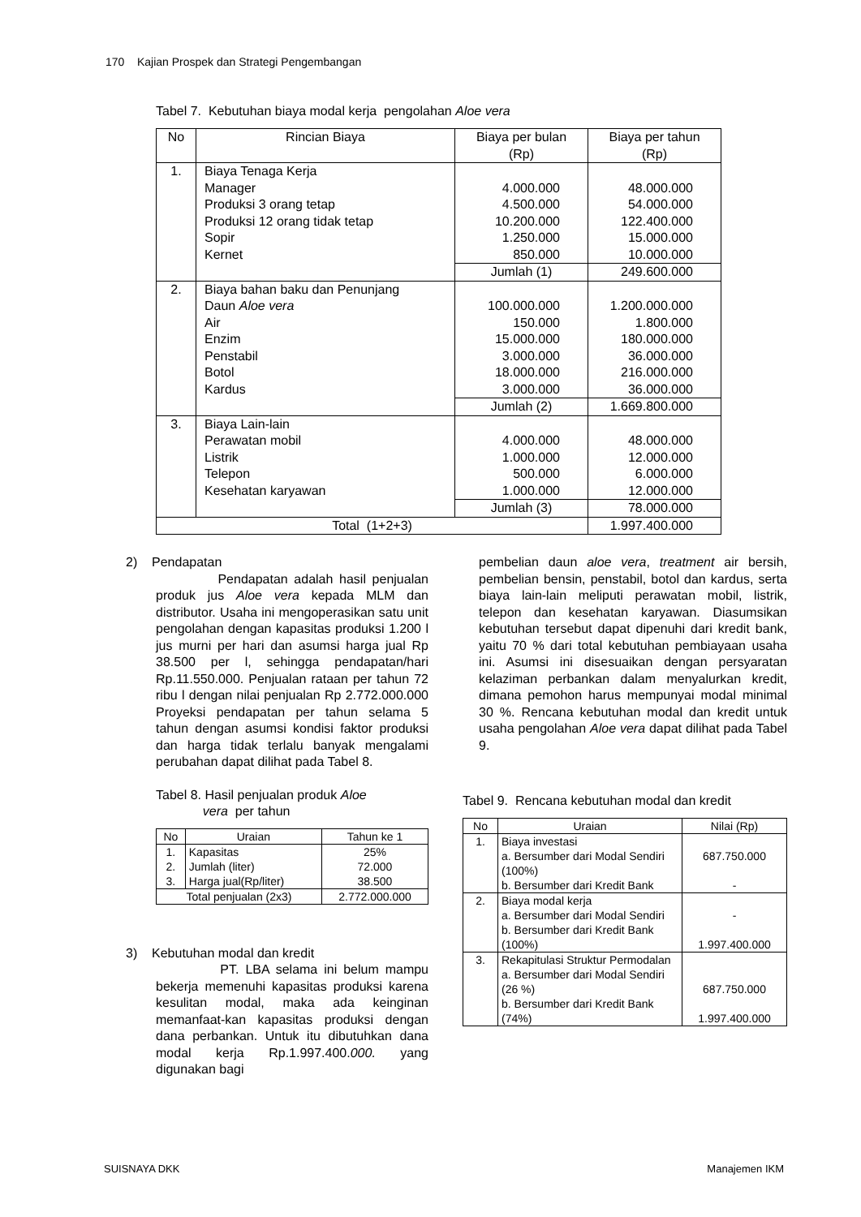170 Kajian Prospek dan Strategi Pengembangan
Tabel 7. Kebutuhan biaya modal kerja pengolahan Aloe vera
| No | Rincian Biaya | Biaya per bulan (Rp) | Biaya per tahun (Rp) |
| --- | --- | --- | --- |
| 1. | Biaya Tenaga Kerja Manager Produksi 3 orang tetap Produksi 12 orang tidak tetap Sopir Kernet | 4.000.000 4.500.000 10.200.000 1.250.000 850.000 | 48.000.000 54.000.000 122.400.000 15.000.000 10.000.000 |
| | | Jumlah (1) | 249.600.000 |
| 2. | Biaya bahan baku dan Penunjang Daun Aloe vera Air Enzim Penstabil Botol Kardus | 100.000.000 150.000 15.000.000 3.000.000 18.000.000 3.000.000 | 1.200.000.000 1.800.000 180.000.000 36.000.000 216.000.000 36.000.000 |
| | | Jumlah (2) | 1.669.800.000 |
| 3. | Biaya Lain-lain Perawatan mobil Listrik Telepon Kesehatan karyawan | 4.000.000 1.000.000 500.000 1.000.000 | 48.000.000 12.000.000 6.000.000 12.000.000 |
| | | Jumlah (3) | 78.000.000 |
| Total (1+2+3) | | | 1.997.400.000 |
2) Pendapatan
Pendapatan adalah hasil penjualan produk jus Aloe vera kepada MLM dan distributor. Usaha ini mengoperasikan satu unit pengolahan dengan kapasitas produksi 1.200 l jus murni per hari dan asumsi harga jual Rp 38.500 per l, sehingga pendapatan/hari Rp.11.550.000. Penjualan rataan per tahun 72 ribu l dengan nilai penjualan Rp 2.772.000.000 Proyeksi pendapatan per tahun selama 5 tahun dengan asumsi kondisi faktor produksi dan harga tidak terlalu banyak mengalami perubahan dapat dilihat pada Tabel 8.
Tabel 8. Hasil penjualan produk Aloe
vera per tahun
| No | Uraian | Tahun ke 1 |
| --- | --- | --- |
| 1. 2. 3. | Kapasitas Jumlah (liter) Harga jual(Rp/liter) | 25% 72.000 38.500 |
| Total penjualan (2x3) | | 2.772.000.000 |
3) Kebutuhan modal dan kredit
PT. LBA selama ini belum mampu bekerja memenuhi kapasitas produksi karena kesulitan modal, maka ada keinginan memanfaat-kan kapasitas produksi dengan dana perbankan. Untuk itu dibutuhkan dana modal kerja Rp.1.997.400.000. yang digunakan bagi
pembelian daun aloe vera, treatment air bersih, pembelian bensin, penstabil, botol dan kardus, serta biaya lain-lain meliputi perawatan mobil, listrik, telepon dan kesehatan karyawan. Diasumsikan kebutuhan tersebut dapat dipenuhi dari kredit bank, yaitu 70 % dari total kebutuhan pembiayaan usaha ini. Asumsi ini disesuaikan dengan persyaratan kelaziman perbankan dalam menyalurkan kredit, dimana pemohon harus mempunyai modal minimal 30 %. Rencana kebutuhan modal dan kredit untuk usaha pengolahan Aloe vera dapat dilihat pada Tabel 9.
Tabel 9. Rencana kebutuhan modal dan kredit
| No | Uraian | Nilai (Rp) |
| --- | --- | --- |
| 1. | Biaya investasi a. Bersumber dari Modal Sendiri (100%) b. Bersumber dari Kredit Bank | 687.750.000 - |
| 2. | Biaya modal kerja a. Bersumber dari Modal Sendiri b. Bersumber dari Kredit Bank (100%) | - 1.997.400.000 |
| 3. | Rekapitulasi Struktur Permodalan a. Bersumber dari Modal Sendiri (26 %) b. Bersumber dari Kredit Bank (74%) | 687.750.000 1.997.400.000 |
SUISNAYA DKK Manajemen IKM